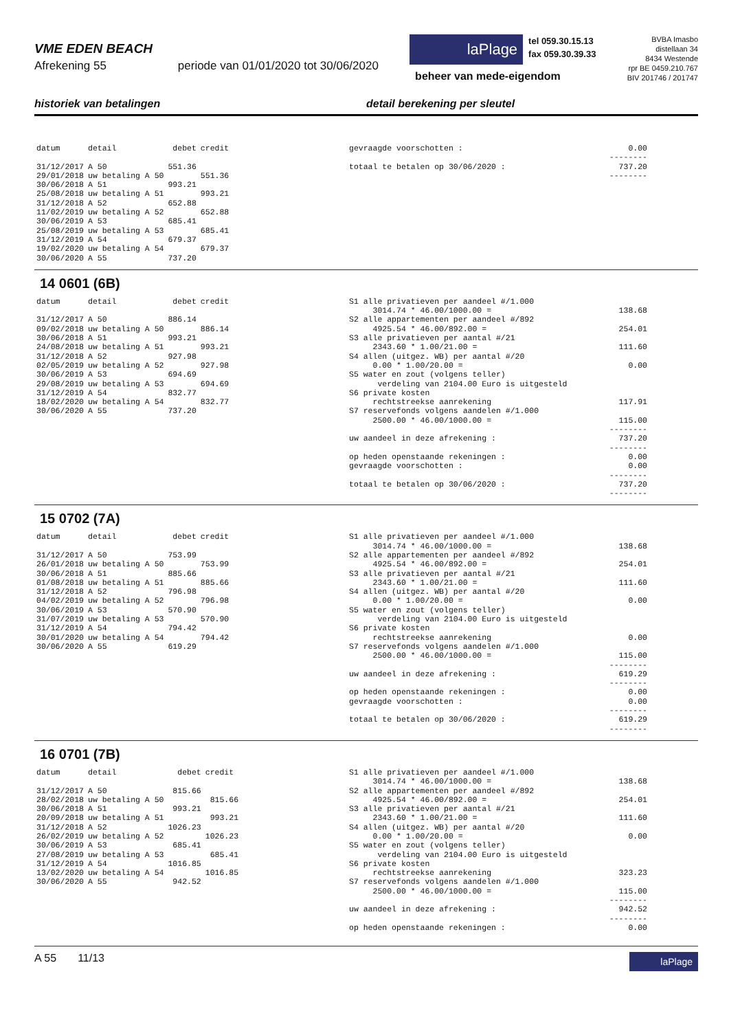VME EDEN BEACH
Afrekening 55 periode van 01/01/2020 tot 30/06/2020
laPlage
tel 059.30.15.13
fax 059.30.39.33
beheer van mede-eigendom
BVBA Imasbo
distellaan 34
8434 Westende
rpr BE 0459.210.767
BIV 201746 / 201747
historiek van betalingen detail berekening per sleutel
| datum | detail | debet | credit |
| --- | --- | --- | --- |
| 31/12/2017 | A 50 | 551.36 | |
| 29/01/2018 | uw betaling A 50 | | 551.36 |
| 30/06/2018 | A 51 | 993.21 | |
| 25/08/2018 | uw betaling A 51 | | 993.21 |
| 31/12/2018 | A 52 | 652.88 | |
| 11/02/2019 | uw betaling A 52 | | 652.88 |
| 30/06/2019 | A 53 | 685.41 | |
| 25/08/2019 | uw betaling A 53 | | 685.41 |
| 31/12/2019 | A 54 | 679.37 | |
| 19/02/2020 | uw betaling A 54 | | 679.37 |
| 30/06/2020 | A 55 | 737.20 | |
| gevraagde voorschotten : | 0.00 |
| | -------- |
| totaal te betalen op 30/06/2020 : | 737.20 |
| | -------- |
14 0601 (6B)
| datum | detail | debet | credit |
| --- | --- | --- | --- |
| 31/12/2017 | A 50 | 886.14 | |
| 09/02/2018 | uw betaling A 50 | | 886.14 |
| 30/06/2018 | A 51 | 993.21 | |
| 24/08/2018 | uw betaling A 51 | | 993.21 |
| 31/12/2018 | A 52 | 927.98 | |
| 02/05/2019 | uw betaling A 52 | | 927.98 |
| 30/06/2019 | A 53 | 694.69 | |
| 29/08/2019 | uw betaling A 53 | | 694.69 |
| 31/12/2019 | A 54 | 832.77 | |
| 18/02/2020 | uw betaling A 54 | | 832.77 |
| 30/06/2020 | A 55 | 737.20 | |
| S1 alle privatieven per aandeel #/1.000 | |
| 3014.74 * 46.00/1000.00 = | 138.68 |
| S2 alle appartementen per aandeel #/892 | |
| 4925.54 * 46.00/892.00 = | 254.01 |
| S3 alle privatieven per aantal #/21 | |
| 2343.60 * 1.00/21.00 = | 111.60 |
| S4 allen (uitgez. WB) per aantal #/20 | |
| 0.00 * 1.00/20.00 = | 0.00 |
| S5 water en zout (volgens teller) | |
| verdeling van 2104.00 Euro is uitgesteld | |
| S6 private kosten | |
| rechtstreekse aanrekening | 117.91 |
| S7 reservefonds volgens aandelen #/1.000 | |
| 2500.00 * 46.00/1000.00 = | 115.00 |
| | -------- |
| uw aandeel in deze afrekening : | 737.20 |
| | -------- |
| op heden openstaande rekeningen : | 0.00 |
| gevraagde voorschotten : | 0.00 |
| | -------- |
| totaal te betalen op 30/06/2020 : | 737.20 |
| | -------- |
15 0702 (7A)
| datum | detail | debet | credit |
| --- | --- | --- | --- |
| 31/12/2017 | A 50 | 753.99 | |
| 26/01/2018 | uw betaling A 50 | | 753.99 |
| 30/06/2018 | A 51 | 885.66 | |
| 01/08/2018 | uw betaling A 51 | | 885.66 |
| 31/12/2018 | A 52 | 796.98 | |
| 04/02/2019 | uw betaling A 52 | | 796.98 |
| 30/06/2019 | A 53 | 570.90 | |
| 31/07/2019 | uw betaling A 53 | | 570.90 |
| 31/12/2019 | A 54 | 794.42 | |
| 30/01/2020 | uw betaling A 54 | | 794.42 |
| 30/06/2020 | A 55 | 619.29 | |
| S1 alle privatieven per aandeel #/1.000 | |
| 3014.74 * 46.00/1000.00 = | 138.68 |
| S2 alle appartementen per aandeel #/892 | |
| 4925.54 * 46.00/892.00 = | 254.01 |
| S3 alle privatieven per aantal #/21 | |
| 2343.60 * 1.00/21.00 = | 111.60 |
| S4 allen (uitgez. WB) per aantal #/20 | |
| 0.00 * 1.00/20.00 = | 0.00 |
| S5 water en zout (volgens teller) | |
| verdeling van 2104.00 Euro is uitgesteld | |
| S6 private kosten | |
| rechtstreekse aanrekening | 0.00 |
| S7 reservefonds volgens aandelen #/1.000 | |
| 2500.00 * 46.00/1000.00 = | 115.00 |
| | -------- |
| uw aandeel in deze afrekening : | 619.29 |
| | -------- |
| op heden openstaande rekeningen : | 0.00 |
| gevraagde voorschotten : | 0.00 |
| | -------- |
| totaal te betalen op 30/06/2020 : | 619.29 |
| | -------- |
16 0701 (7B)
| datum | detail | debet | credit |
| --- | --- | --- | --- |
| 31/12/2017 | A 50 | 815.66 | |
| 28/02/2018 | uw betaling A 50 | | 815.66 |
| 30/06/2018 | A 51 | 993.21 | |
| 20/09/2018 | uw betaling A 51 | | 993.21 |
| 31/12/2018 | A 52 | 1026.23 | |
| 26/02/2019 | uw betaling A 52 | | 1026.23 |
| 30/06/2019 | A 53 | 685.41 | |
| 27/08/2019 | uw betaling A 53 | | 685.41 |
| 31/12/2019 | A 54 | 1016.85 | |
| 13/02/2020 | uw betaling A 54 | | 1016.85 |
| 30/06/2020 | A 55 | 942.52 | |
| S1 alle privatieven per aandeel #/1.000 | |
| 3014.74 * 46.00/1000.00 = | 138.68 |
| S2 alle appartementen per aandeel #/892 | |
| 4925.54 * 46.00/892.00 = | 254.01 |
| S3 alle privatieven per aantal #/21 | |
| 2343.60 * 1.00/21.00 = | 111.60 |
| S4 allen (uitgez. WB) per aantal #/20 | |
| 0.00 * 1.00/20.00 = | 0.00 |
| S5 water en zout (volgens teller) | |
| verdeling van 2104.00 Euro is uitgesteld | |
| S6 private kosten | |
| rechtstreekse aanrekening | 323.23 |
| S7 reservefonds volgens aandelen #/1.000 | |
| 2500.00 * 46.00/1000.00 = | 115.00 |
| | -------- |
| uw aandeel in deze afrekening : | 942.52 |
| | -------- |
| op heden openstaande rekeningen : | 0.00 |
A 55 11/13
laPlage